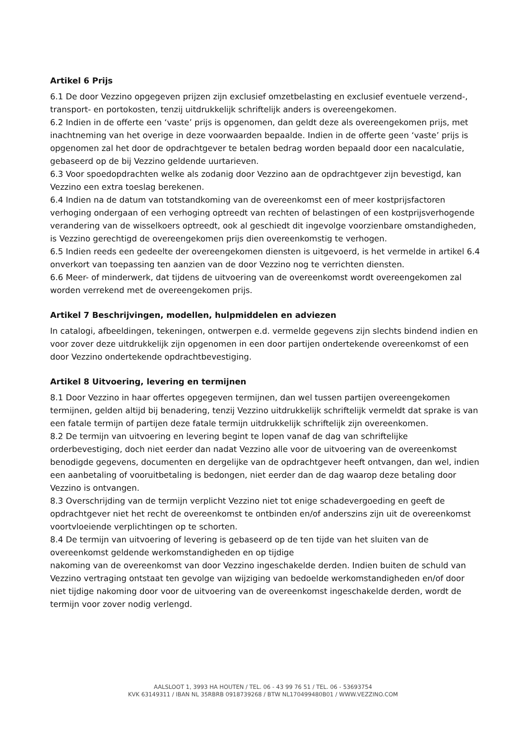Artikel 6 Prijs
6.1 De door Vezzino opgegeven prijzen zijn exclusief omzetbelasting en exclusief eventuele verzend-, transport- en portokosten, tenzij uitdrukkelijk schriftelijk anders is overeengekomen.
6.2 Indien in de offerte een ‘vaste’ prijs is opgenomen, dan geldt deze als overeengekomen prijs, met inachtneming van het overige in deze voorwaarden bepaalde. Indien in de offerte geen ‘vaste’ prijs is opgenomen zal het door de opdrachtgever te betalen bedrag worden bepaald door een nacalculatie, gebaseerd op de bij Vezzino geldende uurtarieven.
6.3 Voor spoedopdrachten welke als zodanig door Vezzino aan de opdrachtgever zijn bevestigd, kan Vezzino een extra toeslag berekenen.
6.4 Indien na de datum van totstandkoming van de overeenkomst een of meer kostprijsfactoren verhoging ondergaan of een verhoging optreedt van rechten of belastingen of een kostprijsverhogende verandering van de wisselkoers optreedt, ook al geschiedt dit ingevolge voorzienbare omstandigheden, is Vezzino gerechtigd de overeengekomen prijs dien overeenkomstig te verhogen.
6.5 Indien reeds een gedeelte der overeengekomen diensten is uitgevoerd, is het vermelde in artikel 6.4 onverkort van toepassing ten aanzien van de door Vezzino nog te verrichten diensten.
6.6 Meer- of minderwerk, dat tijdens de uitvoering van de overeenkomst wordt overeengekomen zal worden verrekend met de overeengekomen prijs.
Artikel 7 Beschrijvingen, modellen, hulpmiddelen en adviezen
In catalogi, afbeeldingen, tekeningen, ontwerpen e.d. vermelde gegevens zijn slechts bindend indien en voor zover deze uitdrukkelijk zijn opgenomen in een door partijen ondertekende overeenkomst of een door Vezzino ondertekende opdrachtbevestiging.
Artikel 8 Uitvoering, levering en termijnen
8.1 Door Vezzino in haar offertes opgegeven termijnen, dan wel tussen partijen overeengekomen termijnen, gelden altijd bij benadering, tenzij Vezzino uitdrukkelijk schriftelijk vermeldt dat sprake is van een fatale termijn of partijen deze fatale termijn uitdrukkelijk schriftelijk zijn overeenkomen.
8.2 De termijn van uitvoering en levering begint te lopen vanaf de dag van schriftelijke orderbevestiging, doch niet eerder dan nadat Vezzino alle voor de uitvoering van de overeenkomst benodigde gegevens, documenten en dergelijke van de opdrachtgever heeft ontvangen, dan wel, indien een aanbetaling of vooruitbetaling is bedongen, niet eerder dan de dag waarop deze betaling door Vezzino is ontvangen.
8.3 Overschrijding van de termijn verplicht Vezzino niet tot enige schadevergoeding en geeft de opdrachtgever niet het recht de overeenkomst te ontbinden en/of anderszins zijn uit de overeenkomst voortvloeiende verplichtingen op te schorten.
8.4 De termijn van uitvoering of levering is gebaseerd op de ten tijde van het sluiten van de overeenkomst geldende werkomstandigheden en op tijdige
nakoming van de overeenkomst van door Vezzino ingeschakelde derden. Indien buiten de schuld van Vezzino vertraging ontstaat ten gevolge van wijziging van bedoelde werkomstandigheden en/of door niet tijdige nakoming door voor de uitvoering van de overeenkomst ingeschakelde derden, wordt de termijn voor zover nodig verlengd.
AALSLOOT 1, 3993 HA HOUTEN / TEL. 06 - 43 99 76 51 / TEL. 06 - 53693754
KVK 63149311 / IBAN NL 35RBRB 0918739268 / BTW NL170499480B01 / WWW.VEZZINO.COM